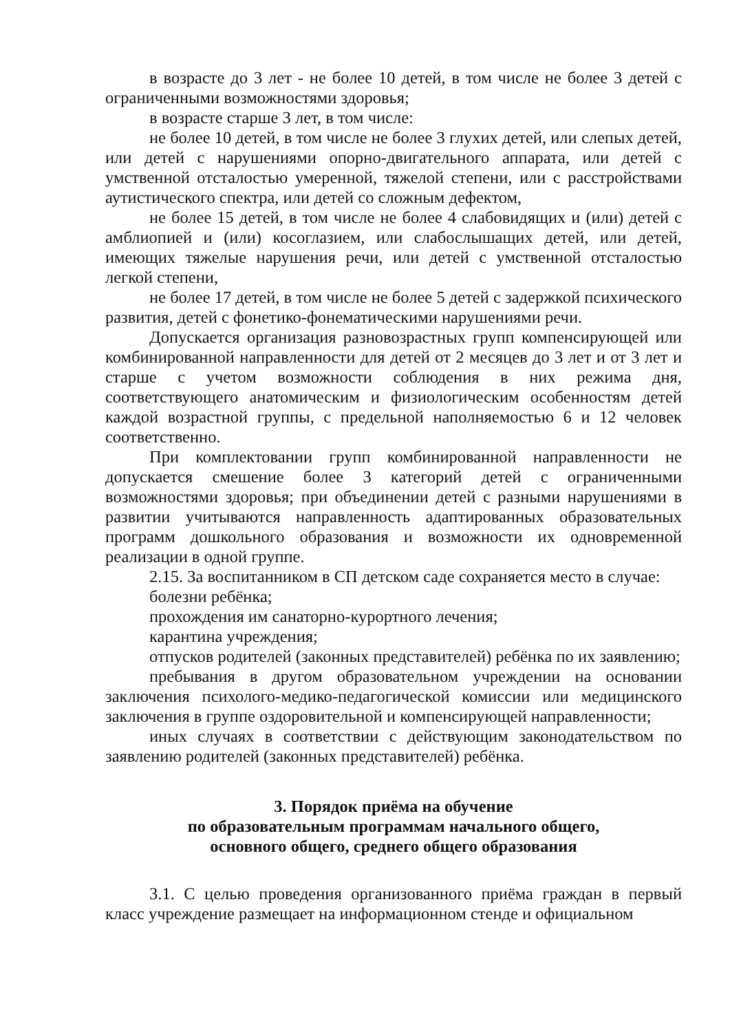в возрасте до 3 лет - не более 10 детей, в том числе не более 3 детей с ограниченными возможностями здоровья;
в возрасте старше 3 лет, в том числе:
не более 10 детей, в том числе не более 3 глухих детей, или слепых детей, или детей с нарушениями опорно-двигательного аппарата, или детей с умственной отсталостью умеренной, тяжелой степени, или с расстройствами аутистического спектра, или детей со сложным дефектом,
не более 15 детей, в том числе не более 4 слабовидящих и (или) детей с амблиопией и (или) косоглазием, или слабослышащих детей, или детей, имеющих тяжелые нарушения речи, или детей с умственной отсталостью легкой степени,
не более 17 детей, в том числе не более 5 детей с задержкой психического развития, детей с фонетико-фонематическими нарушениями речи.
Допускается организация разновозрастных групп компенсирующей или комбинированной направленности для детей от 2 месяцев до 3 лет и от 3 лет и старше с учетом возможности соблюдения в них режима дня, соответствующего анатомическим и физиологическим особенностям детей каждой возрастной группы, с предельной наполняемостью 6 и 12 человек соответственно.
При комплектовании групп комбинированной направленности не допускается смешение более 3 категорий детей с ограниченными возможностями здоровья; при объединении детей с разными нарушениями в развитии учитываются направленность адаптированных образовательных программ дошкольного образования и возможности их одновременной реализации в одной группе.
2.15. За воспитанником в СП детском саде сохраняется место в случае:
болезни ребёнка;
прохождения им санаторно-курортного лечения;
карантина учреждения;
отпусков родителей (законных представителей) ребёнка по их заявлению;
пребывания в другом образовательном учреждении на основании заключения психолого-медико-педагогической комиссии или медицинского заключения в группе оздоровительной и компенсирующей направленности;
иных случаях в соответствии с действующим законодательством по заявлению родителей (законных представителей) ребёнка.
3. Порядок приёма на обучение
по образовательным программам начального общего,
основного общего, среднего общего образования
3.1. С целью проведения организованного приёма граждан в первый класс учреждение размещает на информационном стенде и официальном